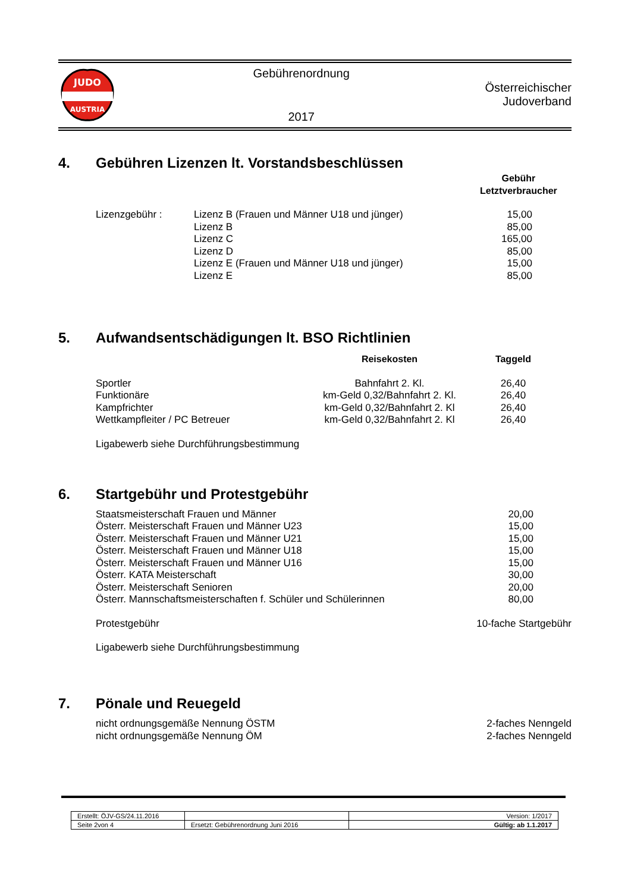JUDO
AUSTRIA
Gebührenordnung
2017
Österreichischer
Judoverband
4. Gebühren Lizenzen lt. Vorstandsbeschlüssen
| | | Gebühr Letztverbraucher |
| Lizenzgebühr : | Lizenz B (Frauen und Männer U18 und jünger) | 15,00 |
| | Lizenz B | 85,00 |
| | Lizenz C | 165,00 |
| | Lizenz D | 85,00 |
| | Lizenz E (Frauen und Männer U18 und jünger) | 15,00 |
| | Lizenz E | 85,00 |
5. Aufwandsentschädigungen lt. BSO Richtlinien
| | Reisekosten | Taggeld |
| Sportler | Bahnfahrt 2. Kl. | 26,40 |
| Funktionäre | km-Geld 0,32/Bahnfahrt 2. Kl. | 26,40 |
| Kampfrichter | km-Geld 0,32/Bahnfahrt 2. Kl | 26,40 |
| Wettkampfleiter / PC Betreuer | km-Geld 0,32/Bahnfahrt 2. Kl | 26,40 |
Ligabewerb siehe Durchführungsbestimmung
6. Startgebühr und Protestgebühr
| Staatsmeisterschaft Frauen und Männer | 20,00 |
| Österr. Meisterschaft Frauen und Männer U23 | 15,00 |
| Österr. Meisterschaft Frauen und Männer U21 | 15,00 |
| Österr. Meisterschaft Frauen und Männer U18 | 15,00 |
| Österr. Meisterschaft Frauen und Männer U16 | 15,00 |
| Österr. KATA Meisterschaft | 30,00 |
| Österr. Meisterschaft Senioren | 20,00 |
| Österr. Mannschaftsmeisterschaften f. Schüler und Schülerinnen | 80,00 |
| Protestgebühr | 10-fache Startgebühr |
Ligabewerb siehe Durchführungsbestimmung
7. Pönale und Reuegeld
| nicht ordnungsgemäße Nennung ÖSTM | 2-faches Nenngeld |
| nicht ordnungsgemäße Nennung ÖM | 2-faches Nenngeld |
| Erstellt: ÖJV-GS/24.11.2016 | | Version: 1/2017 |
| Seite 2von 4 | Ersetzt: Gebührenordnung Juni 2016 | Gültig: ab 1.1.2017 |